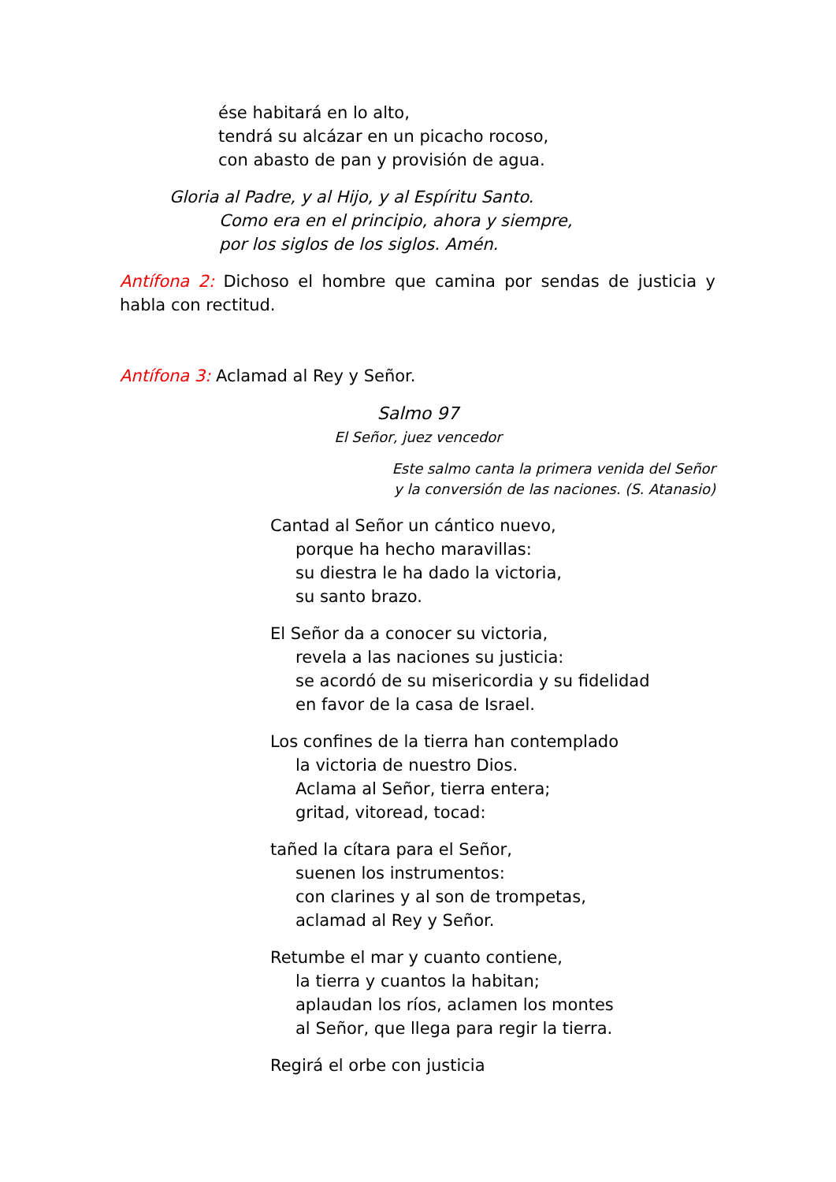ése habitará en lo alto,
tendrá su alcázar en un picacho rocoso,
con abasto de pan y provisión de agua.
Gloria al Padre, y al Hijo, y al Espíritu Santo.
Como era en el principio, ahora y siempre,
por los siglos de los siglos. Amén.
Antífona 2: Dichoso el hombre que camina por sendas de justicia y habla con rectitud.
Antífona 3: Aclamad al Rey y Señor.
Salmo 97
El Señor, juez vencedor
Este salmo canta la primera venida del Señor
y la conversión de las naciones. (S. Atanasio)
Cantad al Señor un cántico nuevo,
porque ha hecho maravillas:
su diestra le ha dado la victoria,
su santo brazo.
El Señor da a conocer su victoria,
revela a las naciones su justicia:
se acordó de su misericordia y su fidelidad
en favor de la casa de Israel.
Los confines de la tierra han contemplado
la victoria de nuestro Dios.
Aclama al Señor, tierra entera;
gritad, vitoread, tocad:
tañed la cítara para el Señor,
suenen los instrumentos:
con clarines y al son de trompetas,
aclamad al Rey y Señor.
Retumbe el mar y cuanto contiene,
la tierra y cuantos la habitan;
aplaudan los ríos, aclamen los montes
al Señor, que llega para regir la tierra.
Regirá el orbe con justicia